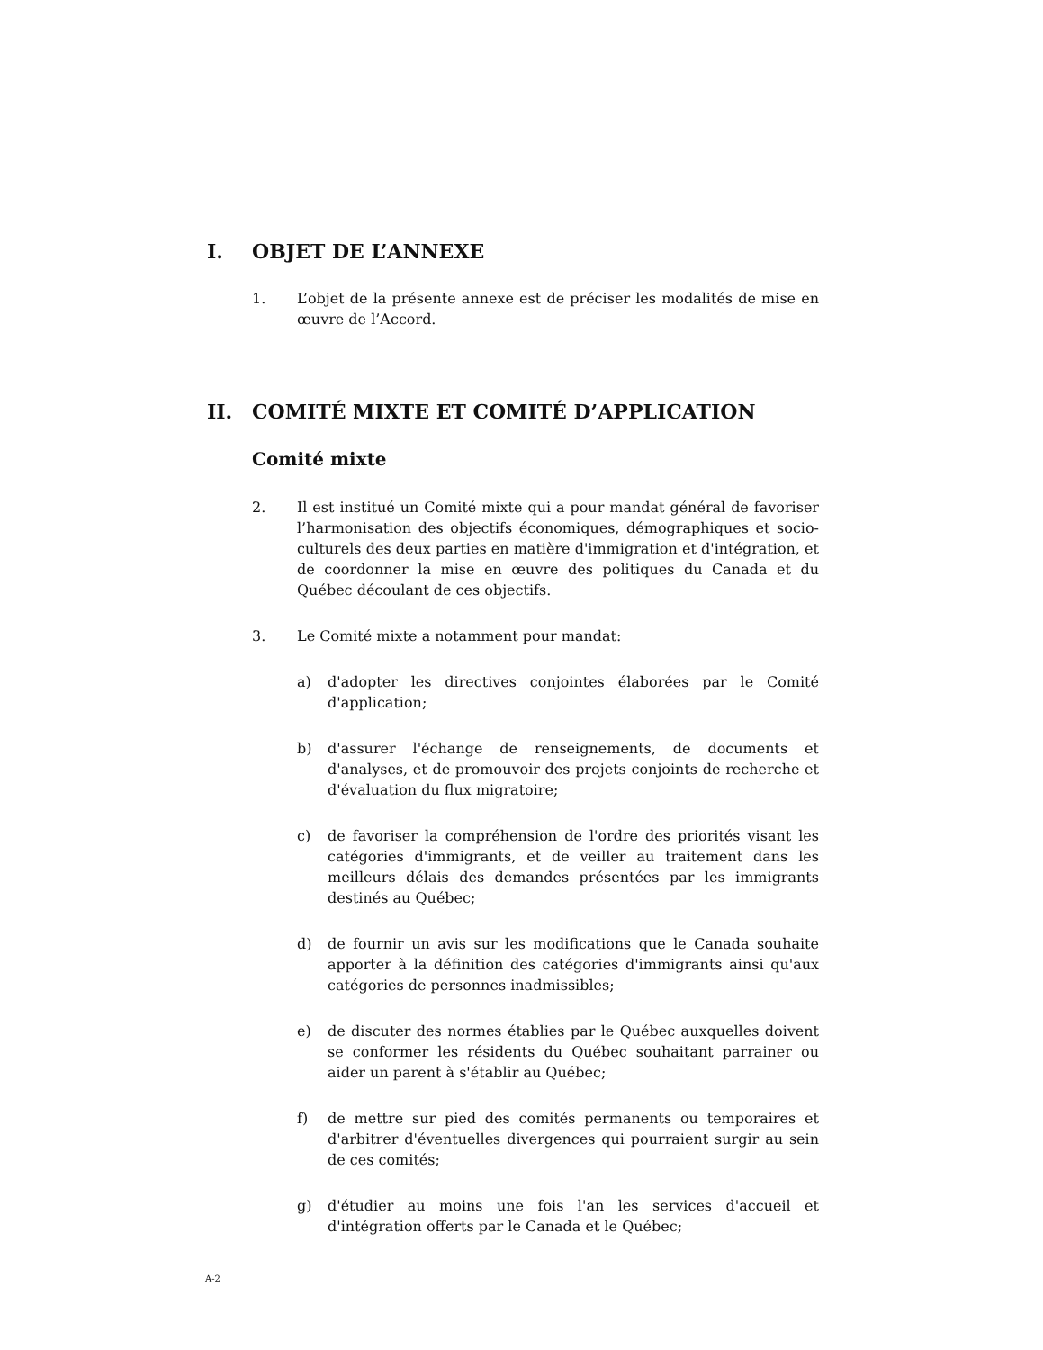I. OBJET DE L’ANNEXE
1. L’objet de la présente annexe est de préciser les modalités de mise en œuvre de l’Accord.
II. COMITÉ MIXTE ET COMITÉ D’APPLICATION
Comité mixte
2. Il est institué un Comité mixte qui a pour mandat général de favoriser l’harmonisation des objectifs économiques, démographiques et socio-culturels des deux parties en matière d'immigration et d'intégration, et de coordonner la mise en œuvre des politiques du Canada et du Québec découlant de ces objectifs.
3. Le Comité mixte a notamment pour mandat:
a) d'adopter les directives conjointes élaborées par le Comité d'application;
b) d'assurer l'échange de renseignements, de documents et d'analyses, et de promouvoir des projets conjoints de recherche et d'évaluation du flux migratoire;
c) de favoriser la compréhension de l'ordre des priorités visant les catégories d'immigrants, et de veiller au traitement dans les meilleurs délais des demandes présentées par les immigrants destinés au Québec;
d) de fournir un avis sur les modifications que le Canada souhaite apporter à la définition des catégories d'immigrants ainsi qu'aux catégories de personnes inadmissibles;
e) de discuter des normes établies par le Québec auxquelles doivent se conformer les résidents du Québec souhaitant parrainer ou aider un parent à s'établir au Québec;
f) de mettre sur pied des comités permanents ou temporaires et d'arbitrer d'éventuelles divergences qui pourraient surgir au sein de ces comités;
g) d'étudier au moins une fois l'an les services d'accueil et d'intégration offerts par le Canada et le Québec;
A-2